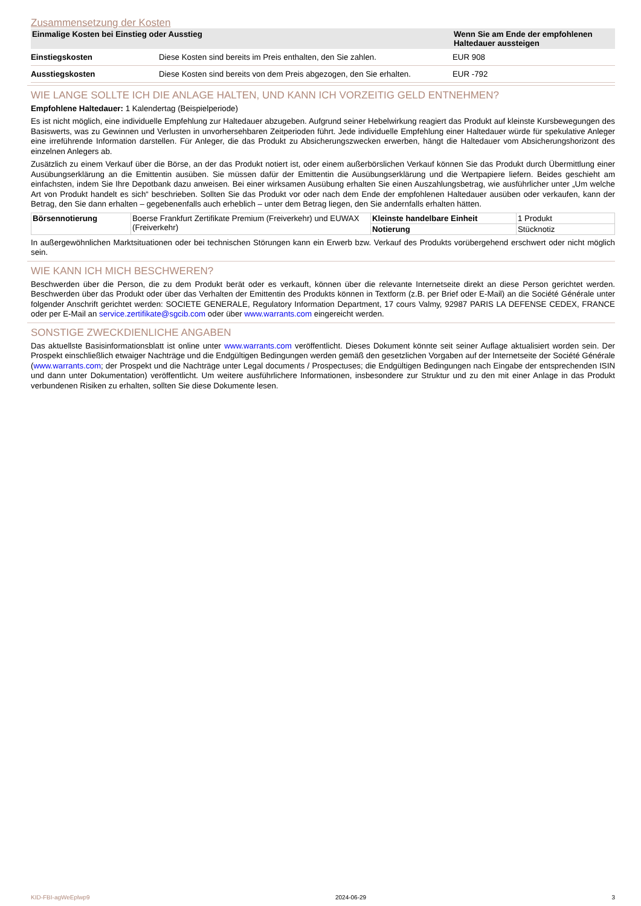Zusammensetzung der Kosten
| Einmalige Kosten bei Einstieg oder Ausstieg | | Wenn Sie am Ende der empfohlenen Haltedauer aussteigen |
| --- | --- | --- |
| Einstiegskosten | Diese Kosten sind bereits im Preis enthalten, den Sie zahlen. | EUR 908 |
| Ausstiegskosten | Diese Kosten sind bereits von dem Preis abgezogen, den Sie erhalten. | EUR -792 |
WIE LANGE SOLLTE ICH DIE ANLAGE HALTEN, UND KANN ICH VORZEITIG GELD ENTNEHMEN?
Empfohlene Haltedauer: 1 Kalendertag (Beispielperiode)
Es ist nicht möglich, eine individuelle Empfehlung zur Haltedauer abzugeben. Aufgrund seiner Hebelwirkung reagiert das Produkt auf kleinste Kursbewegungen des Basiswerts, was zu Gewinnen und Verlusten in unvorhersehbaren Zeitperioden führt. Jede individuelle Empfehlung einer Haltedauer würde für spekulative Anleger eine irreführende Information darstellen. Für Anleger, die das Produkt zu Absicherungszwecken erwerben, hängt die Haltedauer vom Absicherungshorizont des einzelnen Anlegers ab.
Zusätzlich zu einem Verkauf über die Börse, an der das Produkt notiert ist, oder einem außerbörslichen Verkauf können Sie das Produkt durch Übermittlung einer Ausübungserklärung an die Emittentin ausüben. Sie müssen dafür der Emittentin die Ausübungserklärung und die Wertpapiere liefern. Beides geschieht am einfachsten, indem Sie Ihre Depotbank dazu anweisen. Bei einer wirksamen Ausübung erhalten Sie einen Auszahlungsbetrag, wie ausführlicher unter „Um welche Art von Produkt handelt es sich“ beschrieben. Sollten Sie das Produkt vor oder nach dem Ende der empfohlenen Haltedauer ausüben oder verkaufen, kann der Betrag, den Sie dann erhalten – gegebenenfalls auch erheblich – unter dem Betrag liegen, den Sie andernfalls erhalten hätten.
| Börsennotierung | Boerse Frankfurt Zertifikate Premium (Freiverkehr) und EUWAX (Freiverkehr) | Kleinste handelbare Einheit | 1 Produkt |
| | | Notierung | Stücknotiz |
In außergewöhnlichen Marktsituationen oder bei technischen Störungen kann ein Erwerb bzw. Verkauf des Produkts vorübergehend erschwert oder nicht möglich sein.
WIE KANN ICH MICH BESCHWEREN?
Beschwerden über die Person, die zu dem Produkt berät oder es verkauft, können über die relevante Internetseite direkt an diese Person gerichtet werden. Beschwerden über das Produkt oder über das Verhalten der Emittentin des Produkts können in Textform (z.B. per Brief oder E-Mail) an die Société Générale unter folgender Anschrift gerichtet werden: SOCIETE GENERALE, Regulatory Information Department, 17 cours Valmy, 92987 PARIS LA DEFENSE CEDEX, FRANCE oder per E-Mail an service.zertifikate@sgcib.com oder über www.warrants.com eingereicht werden.
SONSTIGE ZWECKDIENLICHE ANGABEN
Das aktuellste Basisinformationsblatt ist online unter www.warrants.com veröffentlicht. Dieses Dokument könnte seit seiner Auflage aktualisiert worden sein. Der Prospekt einschließlich etwaiger Nachträge und die Endgültigen Bedingungen werden gemäß den gesetzlichen Vorgaben auf der Internetseite der Société Générale (www.warrants.com; der Prospekt und die Nachträge unter Legal documents / Prospectuses; die Endgültigen Bedingungen nach Eingabe der entsprechenden ISIN und dann unter Dokumentation) veröffentlicht. Um weitere ausführlichere Informationen, insbesondere zur Struktur und zu den mit einer Anlage in das Produkt verbundenen Risiken zu erhalten, sollten Sie diese Dokumente lesen.
KID-FBI-agWeEplwp9 2024-06-29 3